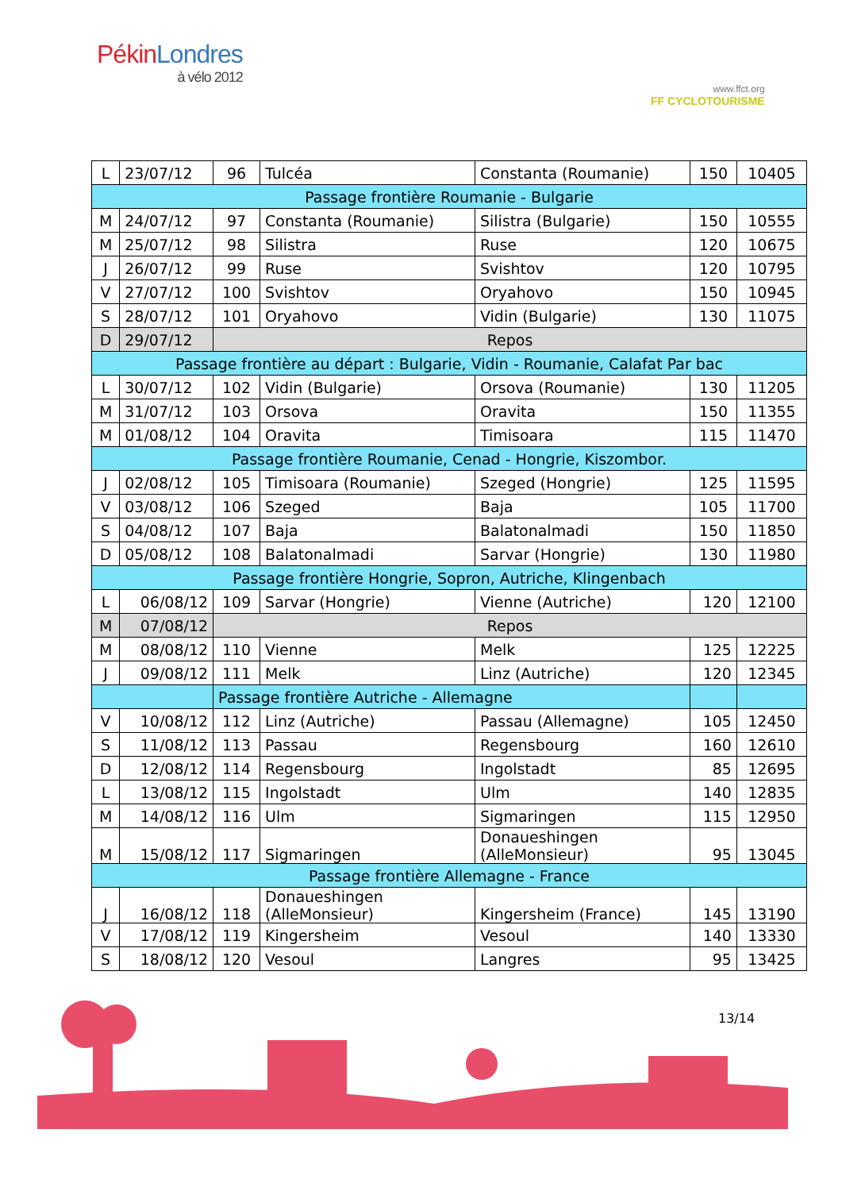PékinLondres
à vélo 2012
www.ffct.org
FF CYCLOTOURISME
| L | 23/07/12 | 96 | Tulcéa | Constanta (Roumanie) | 150 | 10405 |
| Passage frontière Roumanie - Bulgarie | | | | | | |
| M | 24/07/12 | 97 | Constanta (Roumanie) | Silistra (Bulgarie) | 150 | 10555 |
| M | 25/07/12 | 98 | Silistra | Ruse | 120 | 10675 |
| J | 26/07/12 | 99 | Ruse | Svishtov | 120 | 10795 |
| V | 27/07/12 | 100 | Svishtov | Oryahovo | 150 | 10945 |
| S | 28/07/12 | 101 | Oryahovo | Vidin (Bulgarie) | 130 | 11075 |
| D | 29/07/12 | Repos | | | | |
| Passage frontière au départ : Bulgarie, Vidin - Roumanie, Calafat Par bac | | | | | | |
| L | 30/07/12 | 102 | Vidin (Bulgarie) | Orsova (Roumanie) | 130 | 11205 |
| M | 31/07/12 | 103 | Orsova | Oravita | 150 | 11355 |
| M | 01/08/12 | 104 | Oravita | Timisoara | 115 | 11470 |
| Passage frontière Roumanie, Cenad - Hongrie, Kiszombor. | | | | | | |
| J | 02/08/12 | 105 | Timisoara (Roumanie) | Szeged (Hongrie) | 125 | 11595 |
| V | 03/08/12 | 106 | Szeged | Baja | 105 | 11700 |
| S | 04/08/12 | 107 | Baja | Balatonalmadi | 150 | 11850 |
| D | 05/08/12 | 108 | Balatonalmadi | Sarvar (Hongrie) | 130 | 11980 |
| Passage frontière Hongrie, Sopron, Autriche, Klingenbach | | | | | | |
| L | 06/08/12 | 109 | Sarvar (Hongrie) | Vienne (Autriche) | 120 | 12100 |
| M | 07/08/12 | Repos | | | | |
| M | 08/08/12 | 110 | Vienne | Melk | 125 | 12225 |
| J | 09/08/12 | 111 | Melk | Linz (Autriche) | 120 | 12345 |
| | | Passage frontière Autriche - Allemagne | | | | |
| V | 10/08/12 | 112 | Linz (Autriche) | Passau (Allemagne) | 105 | 12450 |
| S | 11/08/12 | 113 | Passau | Regensbourg | 160 | 12610 |
| D | 12/08/12 | 114 | Regensbourg | Ingolstadt | 85 | 12695 |
| L | 13/08/12 | 115 | Ingolstadt | Ulm | 140 | 12835 |
| M | 14/08/12 | 116 | Ulm | Sigmaringen | 115 | 12950 |
| M | 15/08/12 | 117 | Sigmaringen | Donaueshingen (AlleMonsieur) | 95 | 13045 |
| Passage frontière Allemagne - France | | | | | | |
| J | 16/08/12 | 118 | Donaueshingen (AlleMonsieur) | Kingersheim (France) | 145 | 13190 |
| V | 17/08/12 | 119 | Kingersheim | Vesoul | 140 | 13330 |
| S | 18/08/12 | 120 | Vesoul | Langres | 95 | 13425 |
13/14